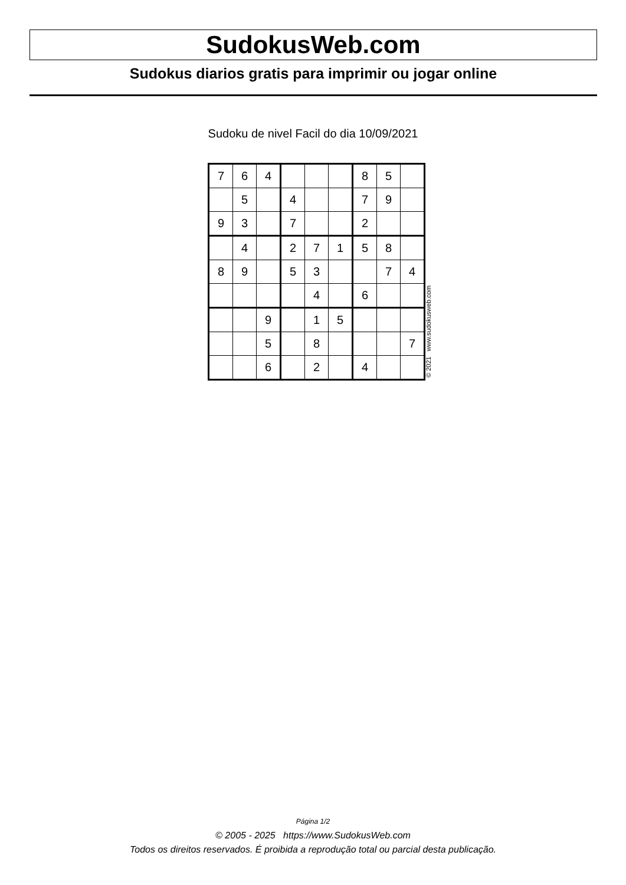SudokusWeb.com
Sudokus diarios gratis para imprimir ou jogar online
Sudoku de nivel Facil do dia 10/09/2021
| 7 | 6 | 4 | | | | 8 | 5 | |
| | 5 | | 4 | | | 7 | 9 | |
| 9 | 3 | | 7 | | | 2 | | |
| | 4 | | 2 | 7 | 1 | 5 | 8 | |
| 8 | 9 | | 5 | 3 | | | 7 | 4 |
| | | | | 4 | | 6 | | |
| | | 9 | | 1 | 5 | | | |
| | | 5 | | 8 | | | | 7 |
| | | 6 | | 2 | | 4 | | |
© 2021 www.sudokusweb.com
Página 1/2
© 2005 - 2025 https://www.SudokusWeb.com
Todos os direitos reservados. É proibida a reprodução total ou parcial desta publicação.